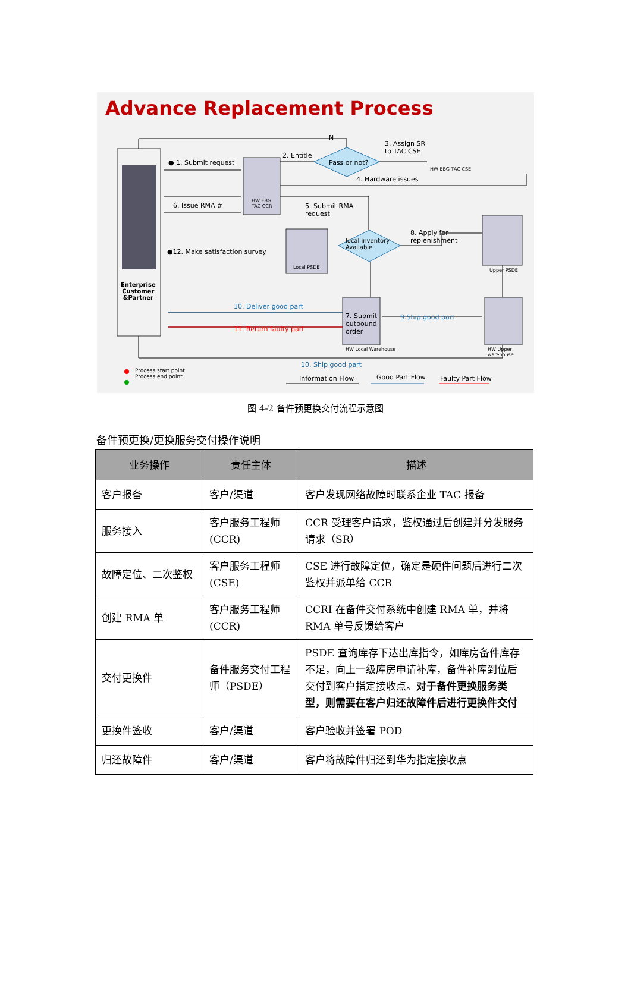Advance Replacement Process
Enterprise
Customer
&Partner
● 1. Submit request
2. Entitle
N
Pass or not?
3. Assign SR
to TAC CSE
HW EBG TAC CSE
HW EBG
TAC CCR
4. Hardware issues
6. Issue RMA #
5. Submit RMA
request
●12. Make satisfaction survey
8. Apply for
replenishment
local inventory
Available
Local PSDE
Upper PSDE
7. Submit
outbound
order
10. Deliver good part
11. Return faulty part
9.Ship good part
HW Local Warehouse HW Upper warehouse
10. Ship good part
Process start point
Process end point
Information Flow Good Part Flow Faulty Part Flow
图 4-2 备件预更换交付流程示意图
备件预更换/更换服务交付操作说明
| 业务操作 | 责任主体 | 描述 |
| --- | --- | --- |
| 客户报备 | 客户/渠道 | 客户发现网络故障时联系企业 TAC 报备 |
| 服务接入 | 客户服务工程师 (CCR) | CCR 受理客户请求，鉴权通过后创建并分发服务请求（SR） |
| 故障定位、二次鉴权 | 客户服务工程师 (CSE) | CSE 进行故障定位，确定是硬件问题后进行二次鉴权并派单给 CCR |
| 创建 RMA 单 | 客户服务工程师 (CCR) | CCRI 在备件交付系统中创建 RMA 单，并将 RMA 单号反馈给客户 |
| 交付更换件 | 备件服务交付工程师（PSDE） | PSDE 查询库存下达出库指令，如库房备件库存不足，向上一级库房申请补库，备件补库到位后交付到客户指定接收点。 对于备件更换服务类型，则需要在客户归还故障件后进行更换件交付 |
| 更换件签收 | 客户/渠道 | 客户验收并签署 POD |
| 归还故障件 | 客户/渠道 | 客户将故障件归还到华为指定接收点 |